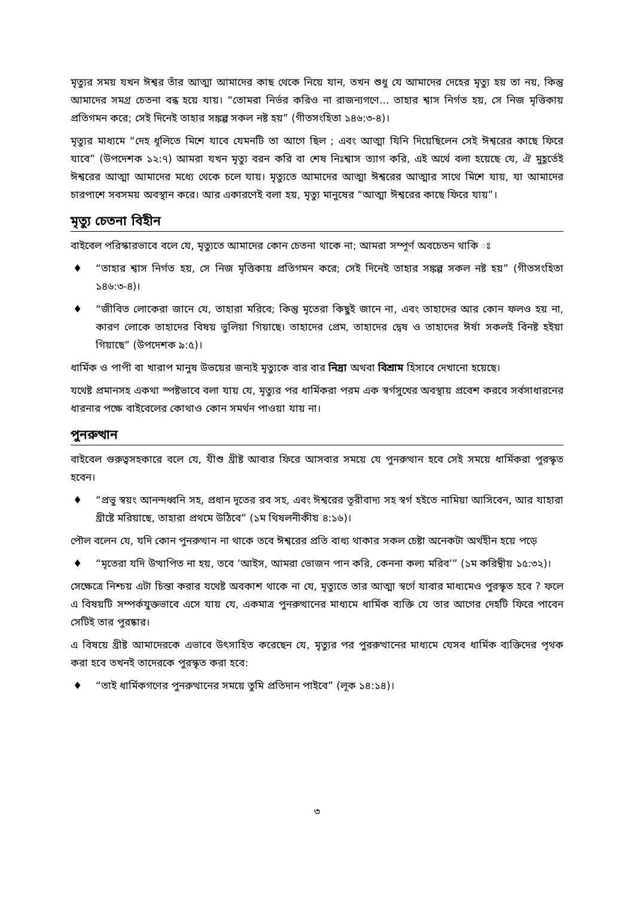মৃত্যুর সময় যখন ঈশ্বর তাঁর আত্মা আমাদের কাছ থেকে নিয়ে যান, তখন শুধু যে আমাদের দেহের মৃত্যু হয় তা নয়, কিন্তু আমাদের সমগ্র চেতনা বন্ধ হয়ে যায়। “তোমরা নির্ভর করিও না রাজন্যগণে... তাহার শ্বাস নির্গত হয়, সে নিজ মৃত্তিকায় প্রতিগমন করে; সেই দিনেই তাহার সঙ্কল্প সকল নষ্ট হয়” (গীতসংহিতা ১৪৬:৩-৪)।
মৃত্যুর মাধ্যমে “দেহ ধূলিতে মিশে যাবে যেমনটি তা আগে ছিল ; এবং আত্মা যিনি দিয়েছিলেন সেই ঈশ্বরের কাছে ফিরে যাবে” (উপদেশক ১২:৭) আমরা যখন মৃত্যু বরন করি বা শেষ নিঃশ্বাস ত্যাগ করি, এই অর্থে বলা হয়েছে যে, ঐ মুহূর্তেই ঈশ্বরের আত্মা আমাদের মধ্যে থেকে চলে যায়। মৃত্যুতে আমাদের আত্মা ঈশ্বরের আত্মার সাথে মিশে যায়, যা আমাদের চারপাশে সবসময় অবস্থান করে। আর একারণেই বলা হয়, মৃত্যু মানুষের “আত্মা ঈশ্বরের কাছে ফিরে যায়”।
মৃত্যু চেতনা বিহীন
বাইবেল পরিস্কারভাবে বলে যে, মৃত্যুতে আমাদের কোন চেতনা থাকে না; আমরা সম্পূর্ণ অবচেতন থাকি ঃ
♦ “তাহার শ্বাস নির্গত হয়, সে নিজ মৃত্তিকায় প্রতিগমন করে; সেই দিনেই তাহার সঙ্কল্প সকল নষ্ট হয়” (গীতসংহিতা ১৪৬:৩-৪)।
♦ “জীবিত লোকেরা জানে যে, তাহারা মরিবে; কিন্তু মৃতেরা কিছুই জানে না, এবং তাহাদের আর কোন ফলও হয় না, কারণ লোকে তাহাদের বিষয় ভুলিয়া গিয়াছে। তাহাদের প্রেম, তাহাদের দ্বেষ ও তাহাদের ঈর্ষা সকলই বিনষ্ট হইয়া গিয়াছে” (উপদেশক ৯:৫)।
ধার্মিক ও পাপী বা খারাপ মানুষ উভয়ের জন্যই মৃত্যুকে বার বার নিদ্রা অথবা বিশ্রাম হিসাবে দেখানো হয়েছে।
যথেষ্ট প্রমানসহ একথা স্পষ্টভাবে বলা যায় যে, মৃত্যুর পর ধার্মিকরা পরম এক স্বর্গসুখের অবস্থায় প্রবেশ করবে সর্বসাধারনের ধারনার পক্ষে বাইবেলের কোথাও কোন সমর্থন পাওয়া যায় না।
পুনরুত্থান
বাইবেল গুরুত্বসহকারে বলে যে, যীশু খ্রীষ্ট আবার ফিরে আসবার সময়ে যে পুনরুত্থান হবে সেই সময়ে ধার্মিকরা পুরস্কৃত হবেন।
♦ “প্রভু স্বয়ং আনন্দধ্বনি সহ, প্রধান দূতের রব সহ, এবং ঈশ্বরের তূরীবাদ্য সহ স্বর্গ হইতে নামিয়া আসিবেন, আর যাহারা খ্রীষ্টে মরিয়াছে, তাহারা প্রথমে উঠিবে” (১ম থিষলনীকীয় ৪:১৬)।
পৌল বলেন যে, যদি কোন পুনরুত্থান না থাকে তবে ঈশ্বরের প্রতি বাধ্য থাকার সকল চেষ্টা অনেকটা অর্থহীন হয়ে পড়ে
♦ “মৃতেরা যদি উত্থাপিত না হয়, তবে ‘আইস, আমরা ভোজন পান করি, কেননা কল্য মরিব’” (১ম করিন্থীয় ১৫:৩২)।
সেক্ষেত্রে নিশ্চয় এটা চিন্তা করার যথেষ্ট অবকাশ থাকে না যে, মৃত্যুতে তার আত্মা স্বর্গে যাবার মাধ্যমেও পুরস্কৃত হবে ? ফলে এ বিষয়টি সম্পর্কযুক্তভাবে এসে যায় যে, একমাত্র পুনরুত্থানের মাধ্যমে ধার্মিক ব্যক্তি যে তার আগের দেহটি ফিরে পাবেন সেটিই তার পুরষ্কার।
এ বিষয়ে খ্রীষ্ট আমাদেরকে এভাবে উৎসাহিত করেছেন যে, মৃত্যুর পর পুররুত্থানের মাধ্যমে যেসব ধার্মিক ব্যক্তিদের পৃথক করা হবে তখনই তাদেরকে পুরস্কৃত করা হবে:
♦ “তাই ধার্মিকগণের পুনরুত্থানের সময়ে তুমি প্রতিদান পাইবে” (লূক ১৪:১৪)।
৩